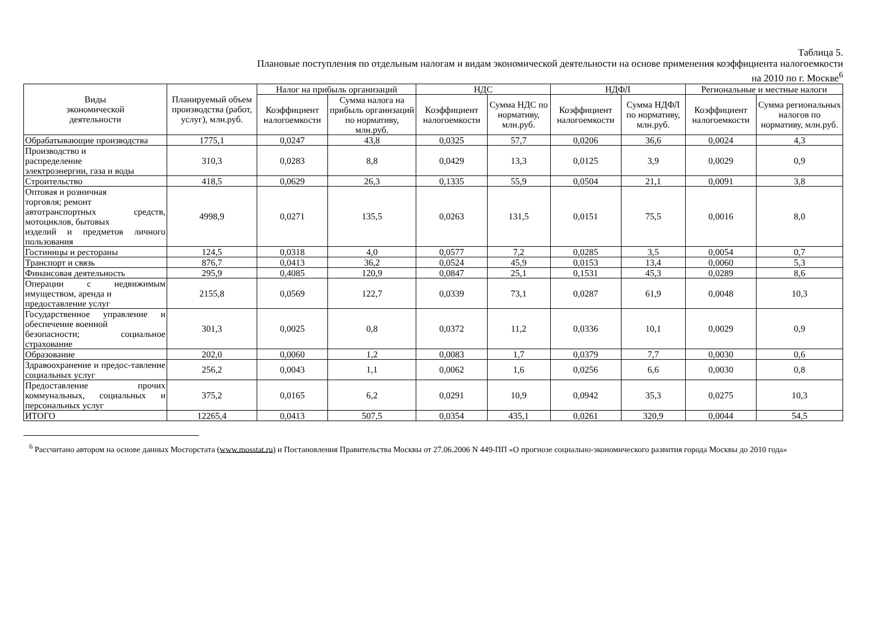Таблица 5.
Плановые поступления по отдельным налогам и видам экономической деятельности на основе применения коэффициента налогоемкости
на 2010 по г. Москве<sup>6</sup>
| Виды экономической деятельности | Планируемый объем производства (работ, услуг), млн.руб. | Налог на прибыль организаций | | НДС | | НДФЛ | | Региональные и местные налоги | |
| --- | --- | --- | --- | --- | --- | --- | --- | --- | --- |
| | | Коэффициент налогоемкости | Сумма налога на прибыль организаций по нормативу, млн.руб. | Коэффициент налогоемкости | Сумма НДС по нормативу, млн.руб. | Коэффициент налогоемкости | Сумма НДФЛ по нормативу, млн.руб. | Коэффициент налогоемкости | Сумма региональных налогов по нормативу, млн.руб. |
| Обрабатывающие производства | 1775,1 | 0,0247 | 43,8 | 0,0325 | 57,7 | 0,0206 | 36,6 | 0,0024 | 4,3 |
| Производство и распределение электроэнергии, газа и воды | 310,3 | 0,0283 | 8,8 | 0,0429 | 13,3 | 0,0125 | 3,9 | 0,0029 | 0,9 |
| Строительство | 418,5 | 0,0629 | 26,3 | 0,1335 | 55,9 | 0,0504 | 21,1 | 0,0091 | 3,8 |
| Оптовая и розничная торговля; ремонт автотранспортных средств, мотоциклов, бытовых изделий и предметов личного пользования | 4998,9 | 0,0271 | 135,5 | 0,0263 | 131,5 | 0,0151 | 75,5 | 0,0016 | 8,0 |
| Гостиницы и рестораны | 124,5 | 0,0318 | 4,0 | 0,0577 | 7,2 | 0,0285 | 3,5 | 0,0054 | 0,7 |
| Транспорт и связь | 876,7 | 0,0413 | 36,2 | 0,0524 | 45,9 | 0,0153 | 13,4 | 0,0060 | 5,3 |
| Финансовая деятельность | 295,9 | 0,4085 | 120,9 | 0,0847 | 25,1 | 0,1531 | 45,3 | 0,0289 | 8,6 |
| Операции с недвижимым имуществом, аренда и предоставление услуг | 2155,8 | 0,0569 | 122,7 | 0,0339 | 73,1 | 0,0287 | 61,9 | 0,0048 | 10,3 |
| Государственное управление и обеспечение военной безопасности; социальное страхование | 301,3 | 0,0025 | 0,8 | 0,0372 | 11,2 | 0,0336 | 10,1 | 0,0029 | 0,9 |
| Образование | 202,0 | 0,0060 | 1,2 | 0,0083 | 1,7 | 0,0379 | 7,7 | 0,0030 | 0,6 |
| Здравоохранение и предос-тавление социальных услуг | 256,2 | 0,0043 | 1,1 | 0,0062 | 1,6 | 0,0256 | 6,6 | 0,0030 | 0,8 |
| Предоставление прочих коммунальных, социальных и персональных услуг | 375,2 | 0,0165 | 6,2 | 0,0291 | 10,9 | 0,0942 | 35,3 | 0,0275 | 10,3 |
| ИТОГО | 12265,4 | 0,0413 | 507,5 | 0,0354 | 435,1 | 0,0261 | 320,9 | 0,0044 | 54,5 |
<sup>6</sup> Рассчитано автором на основе данных Мосгорстата (www.mosstat.ru) и Постановления Правительства Москвы от 27.06.2006 N 449-ПП «О прогнозе социально-экономического развития города Москвы до 2010 года»